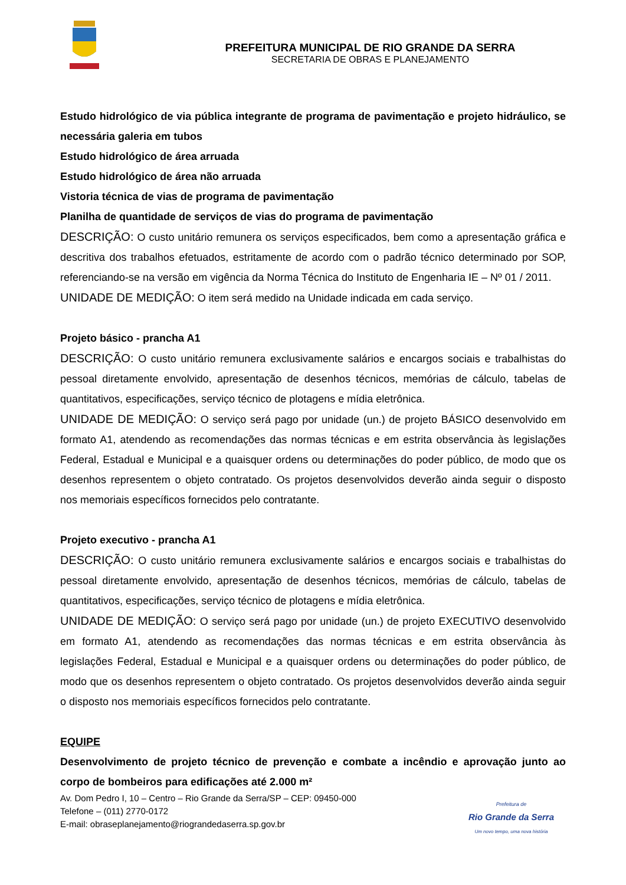PREFEITURA MUNICIPAL DE RIO GRANDE DA SERRA
SECRETARIA DE OBRAS E PLANEJAMENTO
Estudo hidrológico de via pública integrante de programa de pavimentação e projeto hidráulico, se necessária galeria em tubos
Estudo hidrológico de área arruada
Estudo hidrológico de área não arruada
Vistoria técnica de vias de programa de pavimentação
Planilha de quantidade de serviços de vias do programa de pavimentação
DESCRIÇÃO: O custo unitário remunera os serviços especificados, bem como a apresentação gráfica e descritiva dos trabalhos efetuados, estritamente de acordo com o padrão técnico determinado por SOP, referenciando-se na versão em vigência da Norma Técnica do Instituto de Engenharia IE – Nº 01 / 2011.
UNIDADE DE MEDIÇÃO: O item será medido na Unidade indicada em cada serviço.
Projeto básico - prancha A1
DESCRIÇÃO: O custo unitário remunera exclusivamente salários e encargos sociais e trabalhistas do pessoal diretamente envolvido, apresentação de desenhos técnicos, memórias de cálculo, tabelas de quantitativos, especificações, serviço técnico de plotagens e mídia eletrônica.
UNIDADE DE MEDIÇÃO: O serviço será pago por unidade (un.) de projeto BÁSICO desenvolvido em formato A1, atendendo as recomendações das normas técnicas e em estrita observância às legislações Federal, Estadual e Municipal e a quaisquer ordens ou determinações do poder público, de modo que os desenhos representem o objeto contratado. Os projetos desenvolvidos deverão ainda seguir o disposto nos memoriais específicos fornecidos pelo contratante.
Projeto executivo - prancha A1
DESCRIÇÃO: O custo unitário remunera exclusivamente salários e encargos sociais e trabalhistas do pessoal diretamente envolvido, apresentação de desenhos técnicos, memórias de cálculo, tabelas de quantitativos, especificações, serviço técnico de plotagens e mídia eletrônica.
UNIDADE DE MEDIÇÃO: O serviço será pago por unidade (un.) de projeto EXECUTIVO desenvolvido em formato A1, atendendo as recomendações das normas técnicas e em estrita observância às legislações Federal, Estadual e Municipal e a quaisquer ordens ou determinações do poder público, de modo que os desenhos representem o objeto contratado. Os projetos desenvolvidos deverão ainda seguir o disposto nos memoriais específicos fornecidos pelo contratante.
EQUIPE
Desenvolvimento de projeto técnico de prevenção e combate a incêndio e aprovação junto ao corpo de bombeiros para edificações até 2.000 m²
Av. Dom Pedro I, 10 – Centro – Rio Grande da Serra/SP – CEP: 09450-000
Telefone – (011) 2770-0172
E-mail: obraseplanejamento@riograndedaserra.sp.gov.br
Prefeitura de
Rio Grande da Serra
Um novo tempo, uma nova história